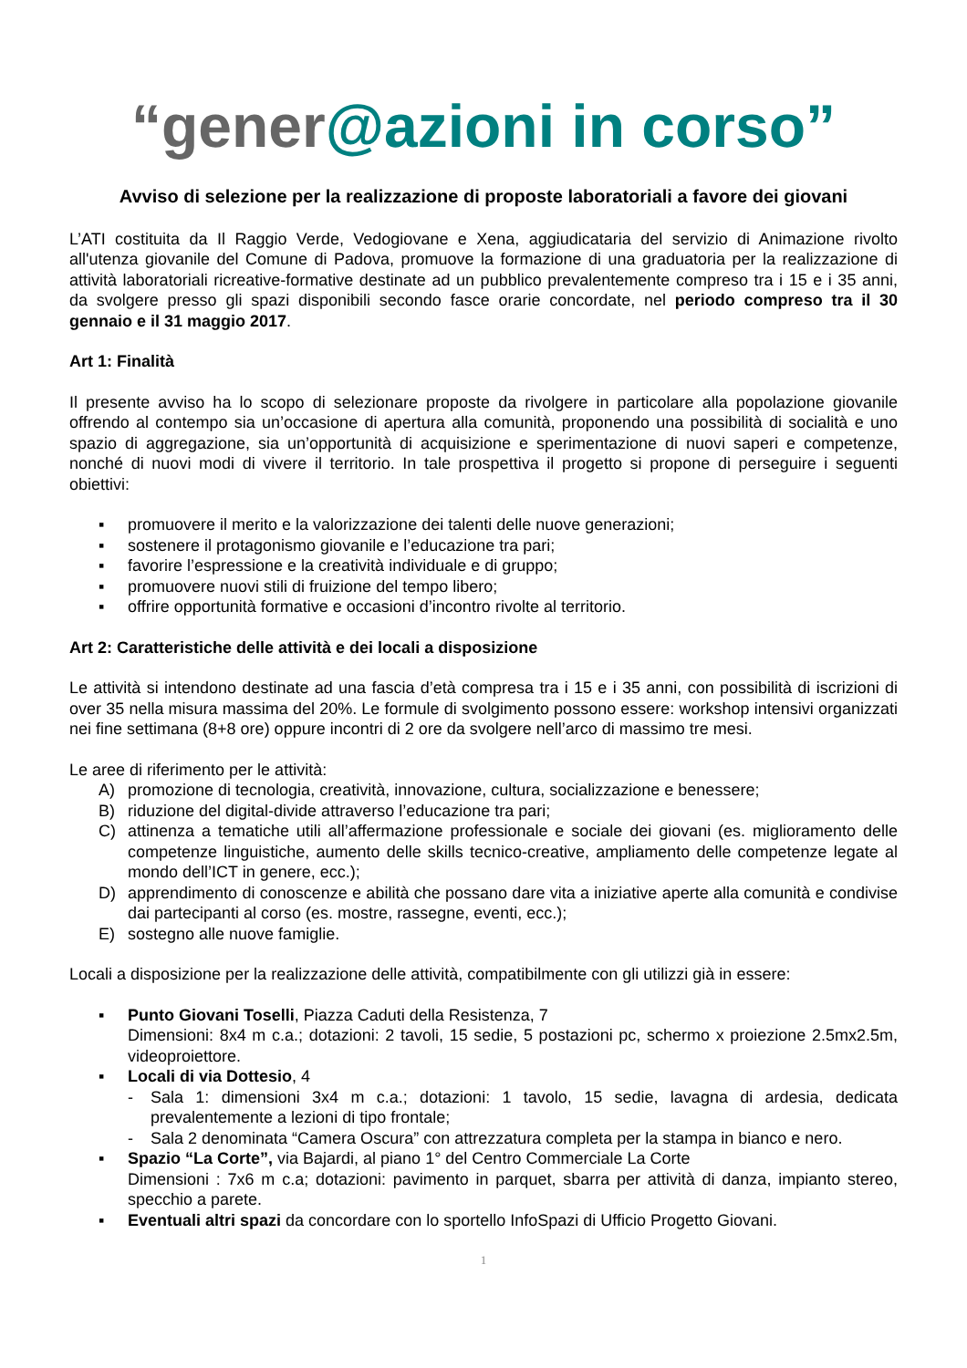“gener@azioni in corso”
Avviso di selezione per la realizzazione di proposte laboratoriali a favore dei giovani
L’ATI costituita da Il Raggio Verde, Vedogiovane e Xena, aggiudicataria del servizio di Animazione rivolto all'utenza giovanile del Comune di Padova, promuove la formazione di una graduatoria per la realizzazione di attività laboratoriali ricreative-formative destinate ad un pubblico prevalentemente compreso tra i 15 e i 35 anni, da svolgere presso gli spazi disponibili secondo fasce orarie concordate, nel periodo compreso tra il 30 gennaio e il 31 maggio 2017.
Art 1: Finalità
Il presente avviso ha lo scopo di selezionare proposte da rivolgere in particolare alla popolazione giovanile offrendo al contempo sia un’occasione di apertura alla comunità, proponendo una possibilità di socialità e uno spazio di aggregazione, sia un’opportunità di acquisizione e sperimentazione di nuovi saperi e competenze, nonché di nuovi modi di vivere il territorio. In tale prospettiva il progetto si propone di perseguire i seguenti obiettivi:
▪ promuovere il merito e la valorizzazione dei talenti delle nuove generazioni;
▪ sostenere il protagonismo giovanile e l’educazione tra pari;
▪ favorire l’espressione e la creatività individuale e di gruppo;
▪ promuovere nuovi stili di fruizione del tempo libero;
▪ offrire opportunità formative e occasioni d’incontro rivolte al territorio.
Art 2: Caratteristiche delle attività e dei locali a disposizione
Le attività si intendono destinate ad una fascia d’età compresa tra i 15 e i 35 anni, con possibilità di iscrizioni di over 35 nella misura massima del 20%. Le formule di svolgimento possono essere: workshop intensivi organizzati nei fine settimana (8+8 ore) oppure incontri di 2 ore da svolgere nell’arco di massimo tre mesi.
Le aree di riferimento per le attività:
A) promozione di tecnologia, creatività, innovazione, cultura, socializzazione e benessere;
B) riduzione del digital-divide attraverso l’educazione tra pari;
C) attinenza a tematiche utili all’affermazione professionale e sociale dei giovani (es. miglioramento delle competenze linguistiche, aumento delle skills tecnico-creative, ampliamento delle competenze legate al mondo dell’ICT in genere, ecc.);
D) apprendimento di conoscenze e abilità che possano dare vita a iniziative aperte alla comunità e condivise dai partecipanti al corso (es. mostre, rassegne, eventi, ecc.);
E) sostegno alle nuove famiglie.
Locali a disposizione per la realizzazione delle attività, compatibilmente con gli utilizzi già in essere:
▪ Punto Giovani Toselli, Piazza Caduti della Resistenza, 7
Dimensioni: 8x4 m c.a.; dotazioni: 2 tavoli, 15 sedie, 5 postazioni pc, schermo x proiezione 2.5mx2.5m, videoproiettore.
▪ Locali di via Dottesio, 4
- Sala 1: dimensioni 3x4 m c.a.; dotazioni: 1 tavolo, 15 sedie, lavagna di ardesia, dedicata prevalentemente a lezioni di tipo frontale;
- Sala 2 denominata “Camera Oscura” con attrezzatura completa per la stampa in bianco e nero.
▪ Spazio “La Corte”, via Bajardi, al piano 1° del Centro Commerciale La Corte
Dimensioni : 7x6 m c.a; dotazioni: pavimento in parquet, sbarra per attività di danza, impianto stereo, specchio a parete.
▪ Eventuali altri spazi da concordare con lo sportello InfoSpazi di Ufficio Progetto Giovani.
1